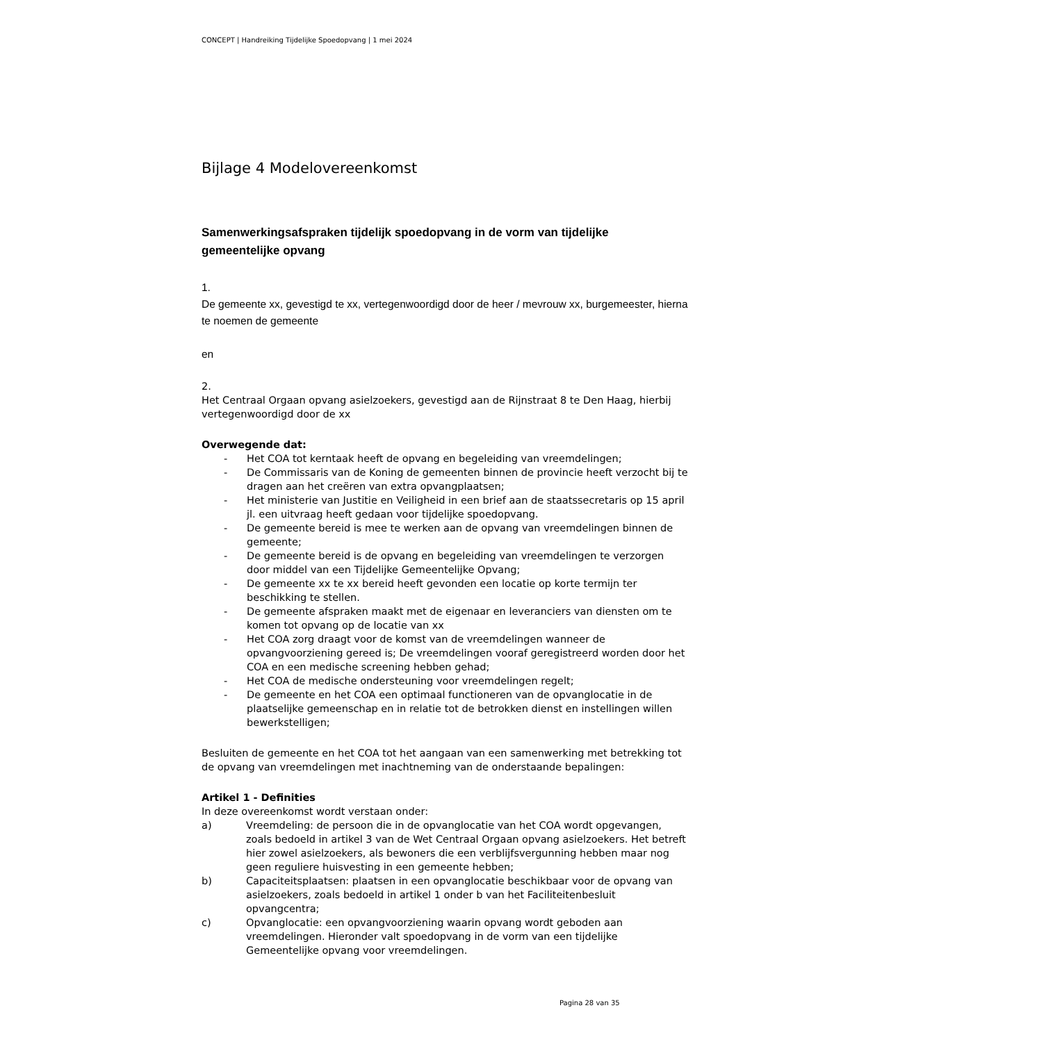CONCEPT | Handreiking Tijdelijke Spoedopvang | 1 mei 2024
Bijlage 4 Modelovereenkomst
Samenwerkingsafspraken tijdelijk spoedopvang in de vorm van tijdelijke gemeentelijke opvang
1.
De gemeente xx, gevestigd te xx, vertegenwoordigd door de heer / mevrouw xx, burgemeester, hierna te noemen de gemeente
en
2.
Het Centraal Orgaan opvang asielzoekers, gevestigd aan de Rijnstraat 8 te Den Haag, hierbij vertegenwoordigd door de xx
Overwegende dat:
- Het COA tot kerntaak heeft de opvang en begeleiding van vreemdelingen;
- De Commissaris van de Koning de gemeenten binnen de provincie heeft verzocht bij te dragen aan het creëren van extra opvangplaatsen;
- Het ministerie van Justitie en Veiligheid in een brief aan de staatssecretaris op 15 april jl. een uitvraag heeft gedaan voor tijdelijke spoedopvang.
- De gemeente bereid is mee te werken aan de opvang van vreemdelingen binnen de gemeente;
- De gemeente bereid is de opvang en begeleiding van vreemdelingen te verzorgen door middel van een Tijdelijke Gemeentelijke Opvang;
- De gemeente xx te xx bereid heeft gevonden een locatie op korte termijn ter beschikking te stellen.
- De gemeente afspraken maakt met de eigenaar en leveranciers van diensten om te komen tot opvang op de locatie van xx
- Het COA zorg draagt voor de komst van de vreemdelingen wanneer de opvangvoorziening gereed is; De vreemdelingen vooraf geregistreerd worden door het COA en een medische screening hebben gehad;
- Het COA de medische ondersteuning voor vreemdelingen regelt;
- De gemeente en het COA een optimaal functioneren van de opvanglocatie in de plaatselijke gemeenschap en in relatie tot de betrokken dienst en instellingen willen bewerkstelligen;
Besluiten de gemeente en het COA tot het aangaan van een samenwerking met betrekking tot de opvang van vreemdelingen met inachtneming van de onderstaande bepalingen:
Artikel 1 - Definities
In deze overeenkomst wordt verstaan onder:
a) Vreemdeling: de persoon die in de opvanglocatie van het COA wordt opgevangen, zoals bedoeld in artikel 3 van de Wet Centraal Orgaan opvang asielzoekers. Het betreft hier zowel asielzoekers, als bewoners die een verblijfsvergunning hebben maar nog geen reguliere huisvesting in een gemeente hebben;
b) Capaciteitsplaatsen: plaatsen in een opvanglocatie beschikbaar voor de opvang van asielzoekers, zoals bedoeld in artikel 1 onder b van het Faciliteitenbesluit opvangcentra;
c) Opvanglocatie: een opvangvoorziening waarin opvang wordt geboden aan vreemdelingen. Hieronder valt spoedopvang in de vorm van een tijdelijke Gemeentelijke opvang voor vreemdelingen.
Pagina 28 van 35